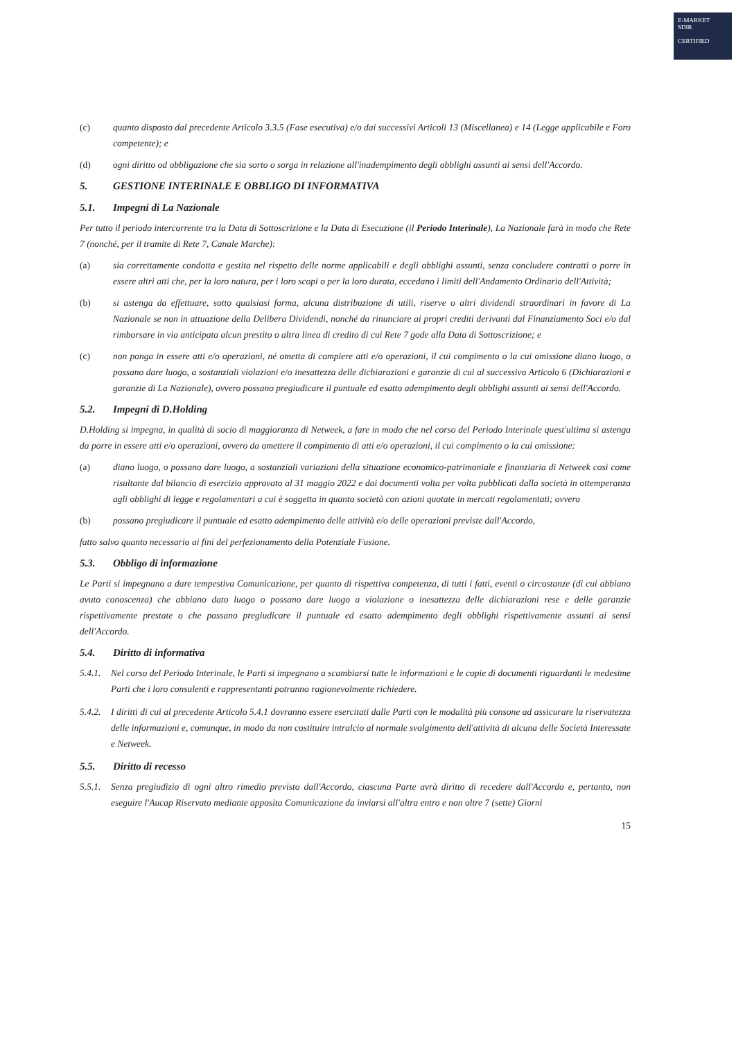E-MARKET
SDIR
CERTIFIED
(c) quanto disposto dal precedente Articolo 3.3.5 (Fase esecutiva) e/o dai successivi Articoli 13 (Miscellanea) e 14 (Legge applicabile e Foro competente); e
(d) ogni diritto od obbligazione che sia sorto o sorga in relazione all'inadempimento degli obblighi assunti ai sensi dell'Accordo.
5. GESTIONE INTERINALE E OBBLIGO DI INFORMATIVA
5.1. Impegni di La Nazionale
Per tutto il periodo intercorrente tra la Data di Sottoscrizione e la Data di Esecuzione (il Periodo Interinale), La Nazionale farà in modo che Rete 7 (nonché, per il tramite di Rete 7, Canale Marche):
(a) sia correttamente condotta e gestita nel rispetto delle norme applicabili e degli obblighi assunti, senza concludere contratti o porre in essere altri atti che, per la loro natura, per i loro scopi o per la loro durata, eccedano i limiti dell'Andamento Ordinario dell'Attività;
(b) si astenga da effettuare, sotto qualsiasi forma, alcuna distribuzione di utili, riserve o altri dividendi straordinari in favore di La Nazionale se non in attuazione della Delibera Dividendi, nonché da rinunciare ai propri crediti derivanti dal Finanziamento Soci e/o dal rimborsare in via anticipata alcun prestito o altra linea di credito di cui Rete 7 gode alla Data di Sottoscrizione; e
(c) non ponga in essere atti e/o operazioni, né ometta di compiere atti e/o operazioni, il cui compimento o la cui omissione diano luogo, o possano dare luogo, a sostanziali violazioni e/o inesattezza delle dichiarazioni e garanzie di cui al successivo Articolo 6 (Dichiarazioni e garanzie di La Nazionale), ovvero possano pregiudicare il puntuale ed esatto adempimento degli obblighi assunti ai sensi dell'Accordo.
5.2. Impegni di D.Holding
D.Holding si impegna, in qualità di socio di maggioranza di Netweek, a fare in modo che nel corso del Periodo Interinale quest'ultima si astenga da porre in essere atti e/o operazioni, ovvero da omettere il compimento di atti e/o operazioni, il cui compimento o la cui omissione:
(a) diano luogo, o possano dare luogo, a sostanziali variazioni della situazione economico-patrimoniale e finanziaria di Netweek così come risultante dal bilancio di esercizio approvato al 31 maggio 2022 e dai documenti volta per volta pubblicati dalla società in ottemperanza agli obblighi di legge e regolamentari a cui è soggetta in quanto società con azioni quotate in mercati regolamentati; ovvero
(b) possano pregiudicare il puntuale ed esatto adempimento delle attività e/o delle operazioni previste dall'Accordo,
fatto salvo quanto necessario ai fini del perfezionamento della Potenziale Fusione.
5.3. Obbligo di informazione
Le Parti si impegnano a dare tempestiva Comunicazione, per quanto di rispettiva competenza, di tutti i fatti, eventi o circostanze (di cui abbiano avuto conoscenza) che abbiano dato luogo o possano dare luogo a violazione o inesattezza delle dichiarazioni rese e delle garanzie rispettivamente prestate o che possano pregiudicare il puntuale ed esatto adempimento degli obblighi rispettivamente assunti ai sensi dell'Accordo.
5.4. Diritto di informativa
5.4.1. Nel corso del Periodo Interinale, le Parti si impegnano a scambiarsi tutte le informazioni e le copie di documenti riguardanti le medesime Parti che i loro consulenti e rappresentanti potranno ragionevolmente richiedere.
5.4.2. I diritti di cui al precedente Articolo 5.4.1 dovranno essere esercitati dalle Parti con le modalità più consone ad assicurare la riservatezza delle informazioni e, comunque, in modo da non costituire intralcio al normale svolgimento dell'attività di alcuna delle Società Interessate e Netweek.
5.5. Diritto di recesso
5.5.1. Senza pregiudizio di ogni altro rimedio previsto dall'Accordo, ciascuna Parte avrà diritto di recedere dall'Accordo e, pertanto, non eseguire l'Aucap Riservato mediante apposita Comunicazione da inviarsi all'altra entro e non oltre 7 (sette) Giorni
15